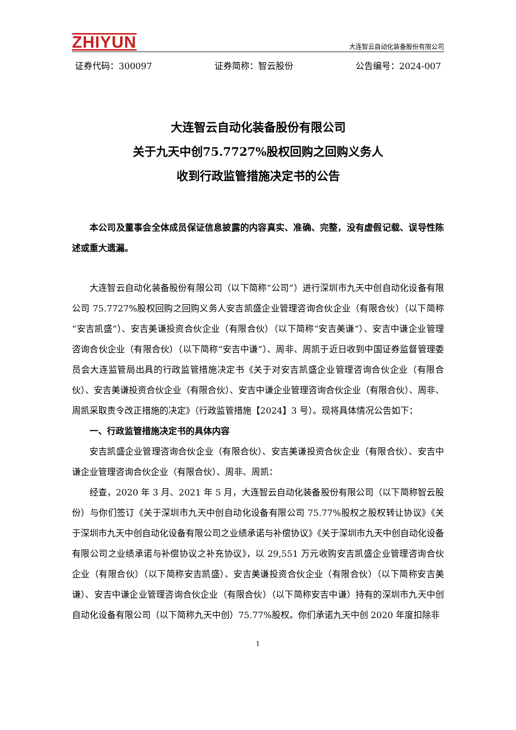ZHIYUN
大连智云自动化装备股份有限公司
证券代码：300097 证券简称：智云股份 公告编号：2024-007
大连智云自动化装备股份有限公司
关于九天中创75.7727%股权回购之回购义务人
收到行政监管措施决定书的公告
本公司及董事会全体成员保证信息披露的内容真实、准确、完整，没有虚假记载、误导性陈述或重大遗漏。
大连智云自动化装备股份有限公司（以下简称“公司”）进行深圳市九天中创自动化设备有限公司 75.7727%股权回购之回购义务人安吉凯盛企业管理咨询合伙企业（有限合伙）（以下简称“安吉凯盛”）、安吉美谦投资合伙企业（有限合伙）（以下简称“安吉美谦”）、安吉中谦企业管理咨询合伙企业（有限合伙）（以下简称“安吉中谦”）、周非、周凯于近日收到中国证券监督管理委员会大连监管局出具的行政监管措施决定书《关于对安吉凯盛企业管理咨询合伙企业（有限合伙）、安吉美谦投资合伙企业（有限合伙）、安吉中谦企业管理咨询合伙企业（有限合伙）、周非、周凯采取责令改正措施的决定》（行政监管措施【2024】3 号）。现将具体情况公告如下：
一、行政监管措施决定书的具体内容
安吉凯盛企业管理咨询合伙企业（有限合伙）、安吉美谦投资合伙企业（有限合伙）、安吉中谦企业管理咨询合伙企业（有限合伙）、周非、周凯：
经查，2020 年 3 月、2021 年 5 月，大连智云自动化装备股份有限公司（以下简称智云股份）与你们签订《关于深圳市九天中创自动化设备有限公司 75.77%股权之股权转让协议》《关于深圳市九天中创自动化设备有限公司之业绩承诺与补偿协议》《关于深圳市九天中创自动化设备有限公司之业绩承诺与补偿协议之补充协议》，以 29,551 万元收购安吉凯盛企业管理咨询合伙企业（有限合伙）（以下简称安吉凯盛）、安吉美谦投资合伙企业（有限合伙）（以下简称安吉美谦）、安吉中谦企业管理咨询合伙企业（有限合伙）（以下简称安吉中谦）持有的深圳市九天中创自动化设备有限公司（以下简称九天中创）75.77%股权。你们承诺九天中创 2020 年度扣除非
1